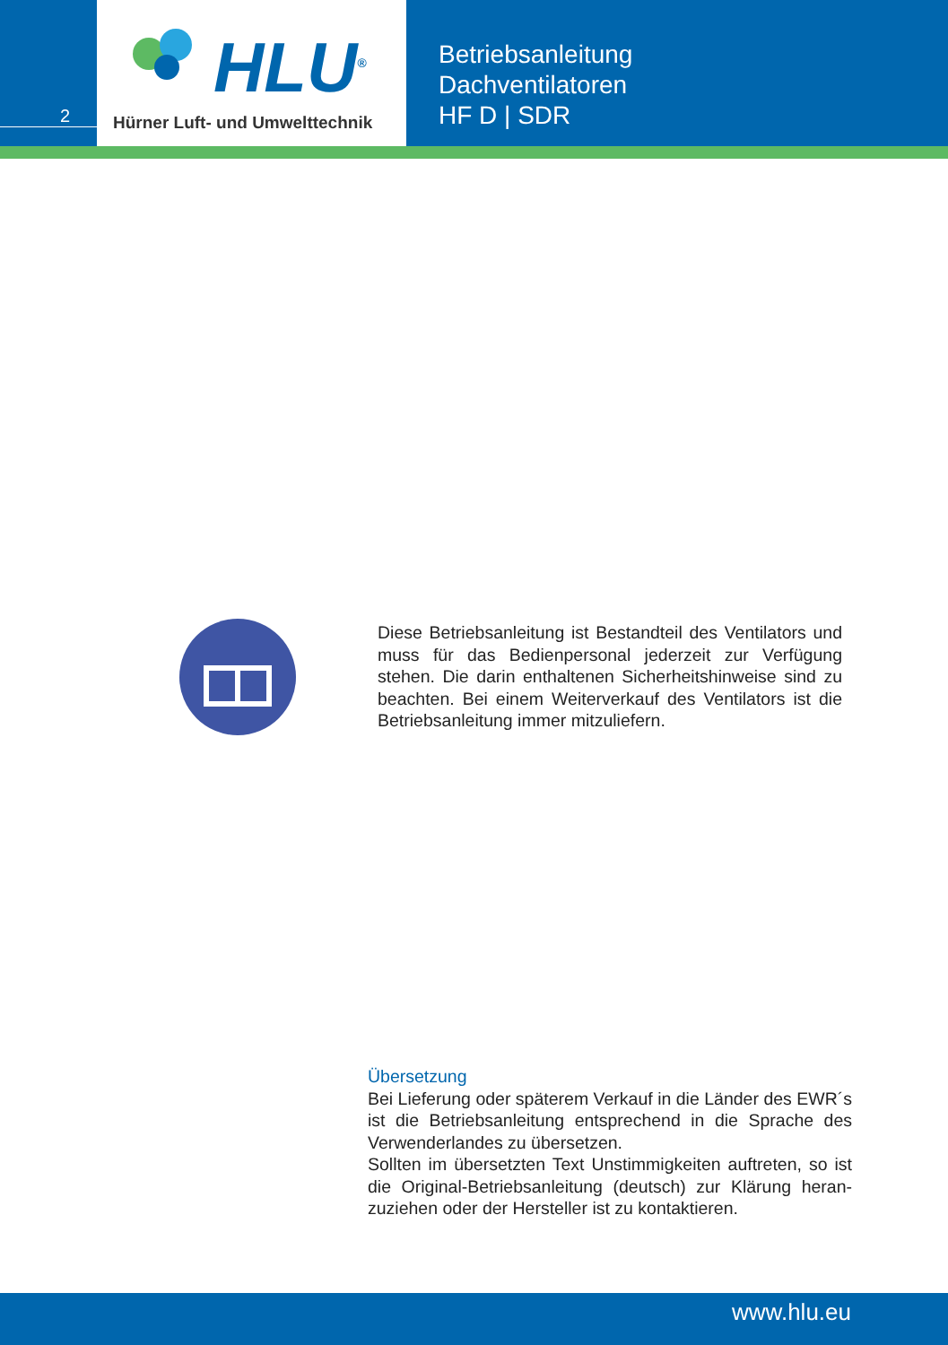2
HLU<sup>®</sup>
Hürner Luft- und Umwelttechnik
Betriebsanleitung
Dachventilatoren
HF D | SDR
Diese Betriebsanleitung ist Bestandteil des Ventilators und muss für das Bedienpersonal jederzeit zur Verfügung stehen. Die darin enthaltenen Sicherheitshinweise sind zu beachten. Bei einem Weiterverkauf des Ventilators ist die Betriebsanleitung immer mitzuliefern.
Übersetzung
Bei Lieferung oder späterem Verkauf in die Länder des EWR´s ist die Betriebsanleitung entsprechend in die Sprache des Verwenderlandes zu übersetzen.
Sollten im übersetzten Text Unstimmigkeiten auftreten, so ist die Original-Betriebsanleitung (deutsch) zur Klärung heran-zuziehen oder der Hersteller ist zu kontaktieren.
www.hlu.eu